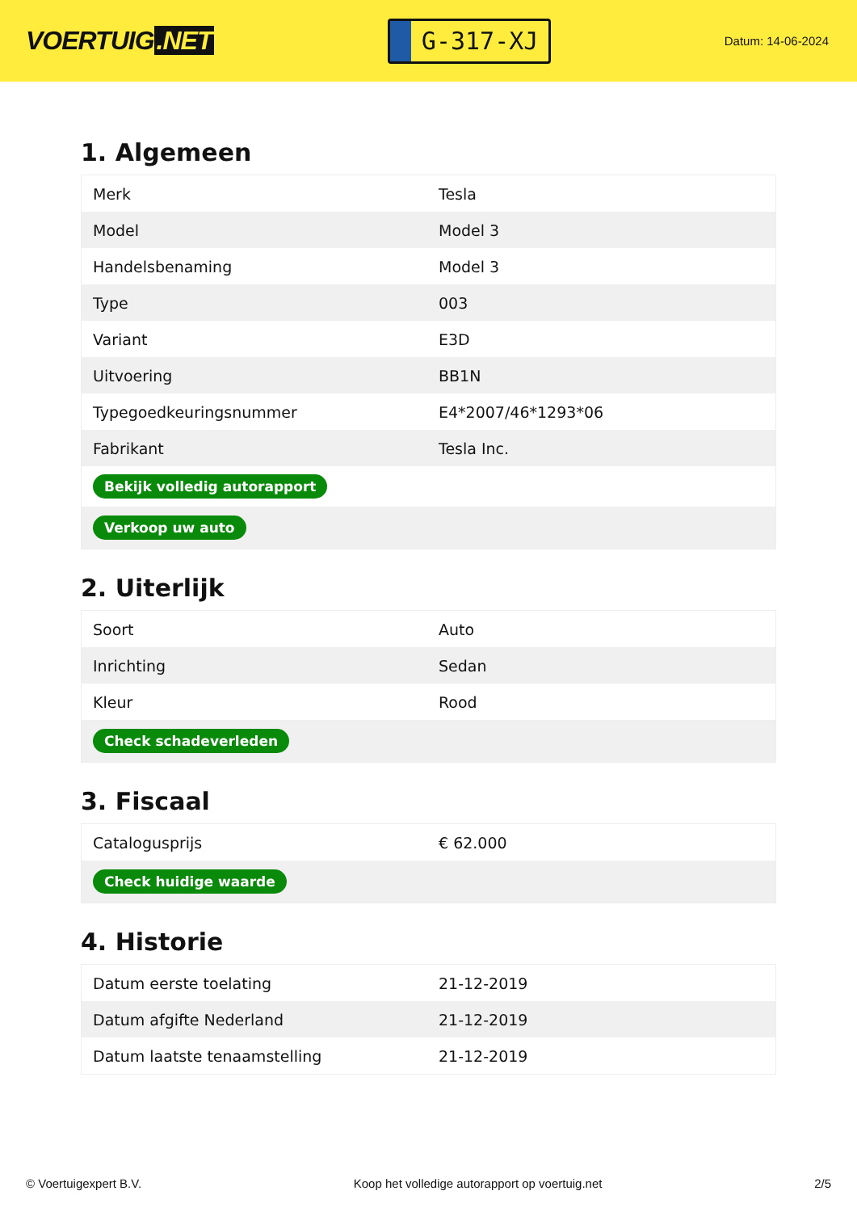VOERTUIG.NET
G-317-XJ
Datum: 14-06-2024
1. Algemeen
| Merk | Tesla |
| Model | Model 3 |
| Handelsbenaming | Model 3 |
| Type | 003 |
| Variant | E3D |
| Uitvoering | BB1N |
| Typegoedkeuringsnummer | E4*2007/46*1293*06 |
| Fabrikant | Tesla Inc. |
| Bekijk volledig autorapport | |
| Verkoop uw auto | |
2. Uiterlijk
| Soort | Auto |
| Inrichting | Sedan |
| Kleur | Rood |
| Check schadeverleden | |
3. Fiscaal
| Catalogusprijs | € 62.000 |
| Check huidige waarde | |
4. Historie
| Datum eerste toelating | 21-12-2019 |
| Datum afgifte Nederland | 21-12-2019 |
| Datum laatste tenaamstelling | 21-12-2019 |
© Voertuigexpert B.V. Koop het volledige autorapport op voertuig.net 2/5